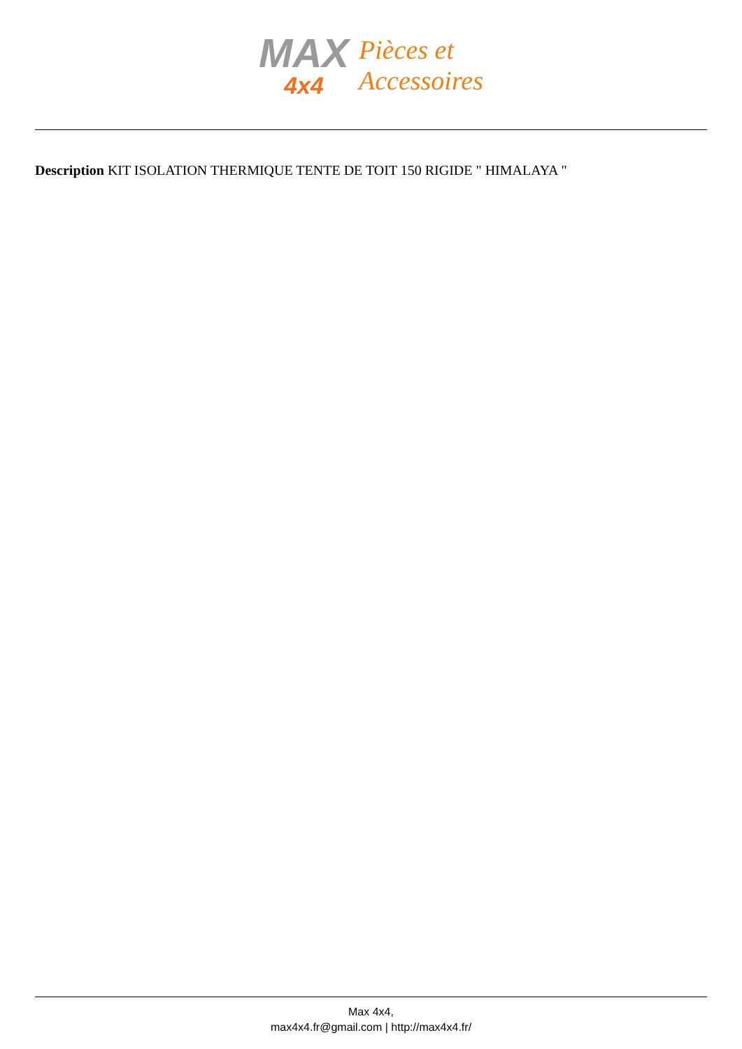MAX
4x4
Pièces et
Accessoires
Description KIT ISOLATION THERMIQUE TENTE DE TOIT 150 RIGIDE " HIMALAYA "
Max 4x4,
max4x4.fr@gmail.com | http://max4x4.fr/